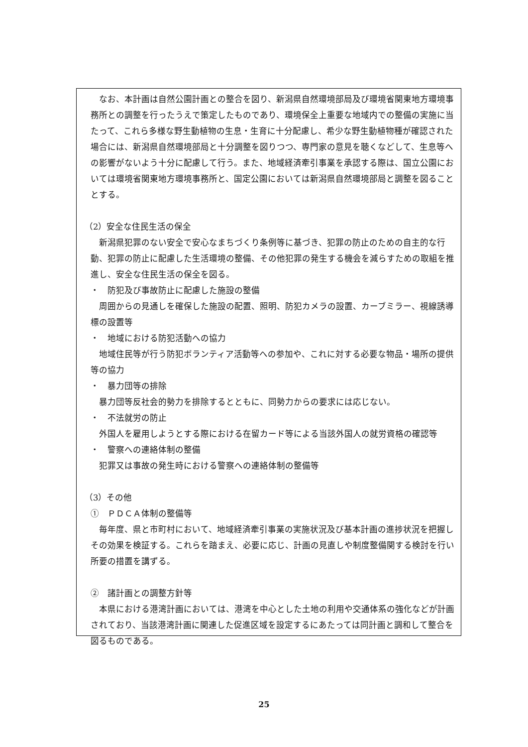なお、本計画は自然公園計画との整合を図り、新潟県自然環境部局及び環境省関東地方環境事務所との調整を行ったうえで策定したものであり、環境保全上重要な地域内での整備の実施に当たって、これら多様な野生動植物の生息・生育に十分配慮し、希少な野生動植物種が確認された場合には、新潟県自然環境部局と十分調整を図りつつ、専門家の意見を聴くなどして、生息等への影響がないよう十分に配慮して行う。また、地域経済牽引事業を承認する際は、国立公園においては環境省関東地方環境事務所と、国定公園においては新潟県自然環境部局と調整を図ることとする。
（2）安全な住民生活の保全
新潟県犯罪のない安全で安心なまちづくり条例等に基づき、犯罪の防止のための自主的な行動、犯罪の防止に配慮した生活環境の整備、その他犯罪の発生する機会を減らすための取組を推進し、安全な住民生活の保全を図る。
・　防犯及び事故防止に配慮した施設の整備
周囲からの見通しを確保した施設の配置、照明、防犯カメラの設置、カーブミラー、視線誘導標の設置等
・　地域における防犯活動への協力
地域住民等が行う防犯ボランティア活動等への参加や、これに対する必要な物品・場所の提供等の協力
・　暴力団等の排除
暴力団等反社会的勢力を排除するとともに、同勢力からの要求には応じない。
・　不法就労の防止
外国人を雇用しようとする際における在留カード等による当該外国人の就労資格の確認等
・　警察への連絡体制の整備
犯罪又は事故の発生時における警察への連絡体制の整備等
（3）その他
①　ＰＤＣＡ体制の整備等
毎年度、県と市町村において、地域経済牽引事業の実施状況及び基本計画の進捗状況を把握しその効果を検証する。これらを踏まえ、必要に応じ、計画の見直しや制度整備関する検討を行い所要の措置を講ずる。
②　諸計画との調整方針等
本県における港湾計画においては、港湾を中心とした土地の利用や交通体系の強化などが計画されており、当該港湾計画に関連した促進区域を設定するにあたっては同計画と調和して整合を図るものである。
25